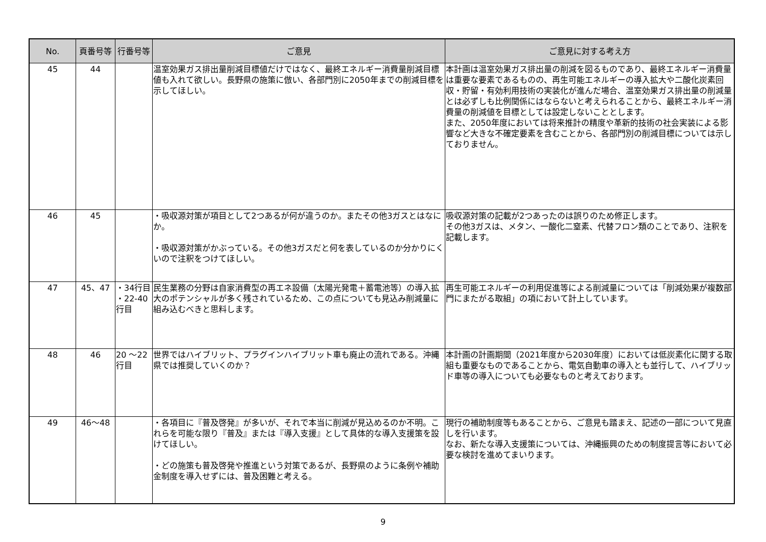| No. | 頁番号等 | 行番号等 | ご意見 | ご意見に対する考え方 |
| --- | --- | --- | --- | --- |
| 45 | 44 | | 温室効果ガス排出量削減目標値だけではなく、最終エネルギー消費量削減目標値も入れて欲しい。長野県の施策に倣い、各部門別に2050年までの削減目標を示してほしい。 | 本計画は温室効果ガス排出量の削減を図るものであり、最終エネルギー消費量は重要な要素であるものの、再生可能エネルギーの導入拡大や二酸化炭素回収・貯留・有効利用技術の実装化が進んだ場合、温室効果ガス排出量の削減量とは必ずしも比例関係にはならないと考えられることから、最終エネルギー消費量の削減値を目標としては設定しないこととします。 また、2050年度においては将来推計の精度や革新的技術の社会実装による影響など大きな不確定要素を含むことから、各部門別の削減目標については示しておりません。 |
| 46 | 45 | | ・吸収源対策が項目として2つあるが何が違うのか。またその他3ガスとはなにか。 ・吸収源対策がかぶっている。その他3ガスだと何を表しているのか分かりにくいので注釈をつけてほしい。 | 吸収源対策の記載が2つあったのは誤りのため修正します。 その他3ガスは、メタン、一酸化二窒素、代替フロン類のことであり、注釈を記載します。 |
| 47 | 45、47 | ・34行目 ・22-40行目 | 民生業務の分野は自家消費型の再エネ設備（太陽光発電＋蓄電池等）の導入拡大のポテンシャルが多く残されているため、この点についても見込み削減量に組み込むべきと思料します。 | 再生可能エネルギーの利用促進等による削減量については「削減効果が複数部門にまたがる取組」の項において計上しています。 |
| 48 | 46 | 20 ～22行目 | 世界ではハイブリット、プラグインハイブリット車も廃止の流れである。沖縄県では推奨していくのか？ | 本計画の計画期間（2021年度から2030年度）においては低炭素化に関する取組も重要なものであることから、電気自動車の導入とも並行して、ハイブリッド車等の導入についても必要なものと考えております。 |
| 49 | 46～48 | | ・各項目に『普及啓発』が多いが、それで本当に削減が見込めるのか不明。これらを可能な限り『普及』または『導入支援』として具体的な導入支援策を設けてほしい。 ・どの施策も普及啓発や推進という対策であるが、長野県のように条例や補助金制度を導入せずには、普及困難と考える。 | 現行の補助制度等もあることから、ご意見も踏まえ、記述の一部について見直しを行います。 なお、新たな導入支援策については、沖縄振興のための制度提言等において必要な検討を進めてまいります。 |
9